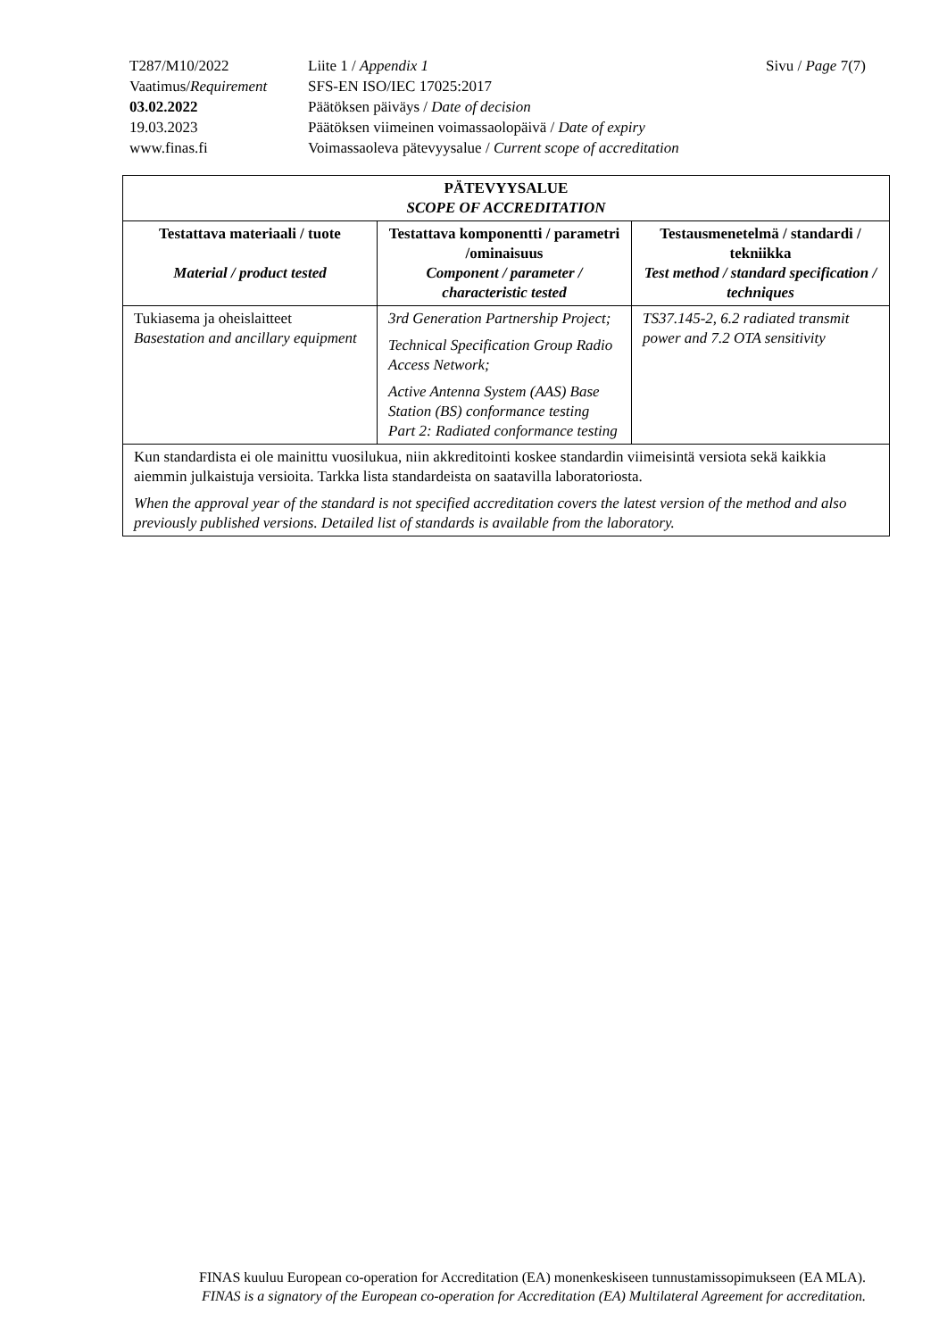| T287/M10/2022 | Liite 1 / Appendix 1 | Sivu / Page 7(7) |
| Vaatimus/ Requirement | SFS-EN ISO/IEC 17025:2017 | |
| 03.02.2022 | Päätöksen päiväys / Date of decision | |
| 19.03.2023 | Päätöksen viimeinen voimassaolopäivä / Date of expiry | |
| www.finas.fi | Voimassaoleva pätevyysalue / Current scope of accreditation | |
| PÄTEVYYSALUE SCOPE OF ACCREDITATION | | |
| --- | --- | --- |
| Testattava materiaali / tuote Material / product tested | Testattava komponentti / parametri /ominaisuus Component / parameter / characteristic tested | Testausmenetelmä / standardi / tekniikka Test method / standard specification / techniques |
| Tukiasema ja oheislaitteet Basestation and ancillary equipment | 3rd Generation Partnership Project; Technical Specification Group Radio Access Network; Active Antenna System (AAS) Base Station (BS) conformance testing Part 2: Radiated conformance testing | TS37.145-2, 6.2 radiated transmit power and 7.2 OTA sensitivity |
| Kun standardista ei ole mainittu vuosilukua, niin akkreditointi koskee standardin viimeisintä versiota sekä kaikkia aiemmin julkaistuja versioita. Tarkka lista standardeista on saatavilla laboratoriosta. When the approval year of the standard is not specified accreditation covers the latest version of the method and also previously published versions. Detailed list of standards is available from the laboratory. | | |
FINAS kuuluu European co-operation for Accreditation (EA) monenkeskiseen tunnustamissopimukseen (EA MLA).
FINAS is a signatory of the European co-operation for Accreditation (EA) Multilateral Agreement for accreditation.